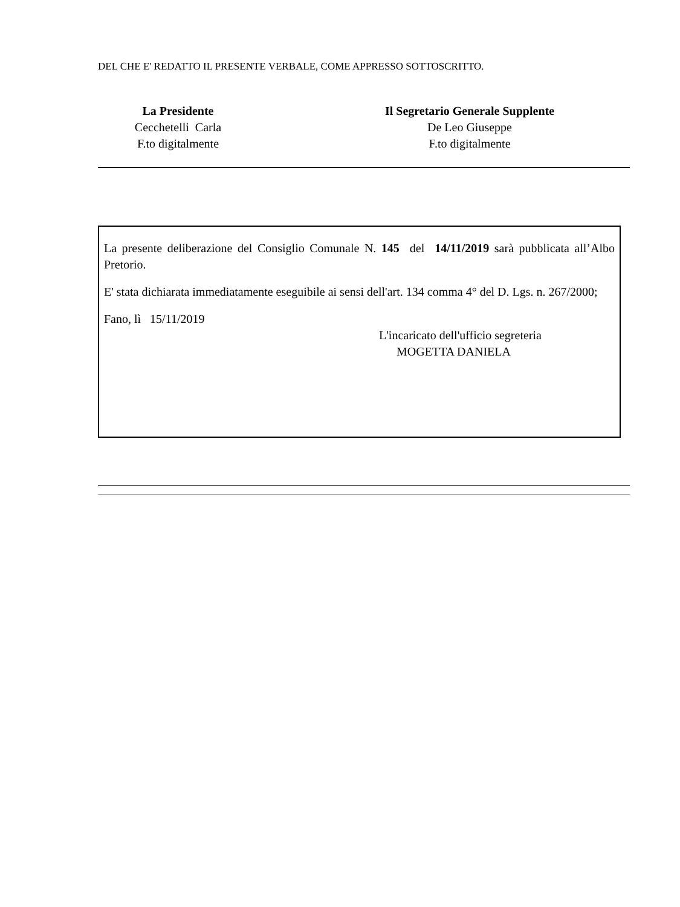DEL CHE E' REDATTO IL PRESENTE VERBALE, COME APPRESSO SOTTOSCRITTO.
La Presidente
Cecchetelli Carla
F.to digitalmente
Il Segretario Generale Supplente
De Leo Giuseppe
F.to digitalmente
La presente deliberazione del Consiglio Comunale N. 145 del 14/11/2019 sarà pubblicata all’Albo Pretorio.
E' stata dichiarata immediatamente eseguibile ai sensi dell'art. 134 comma 4° del D. Lgs. n. 267/2000;
Fano, lì 15/11/2019
L'incaricato dell'ufficio segreteria
MOGETTA DANIELA